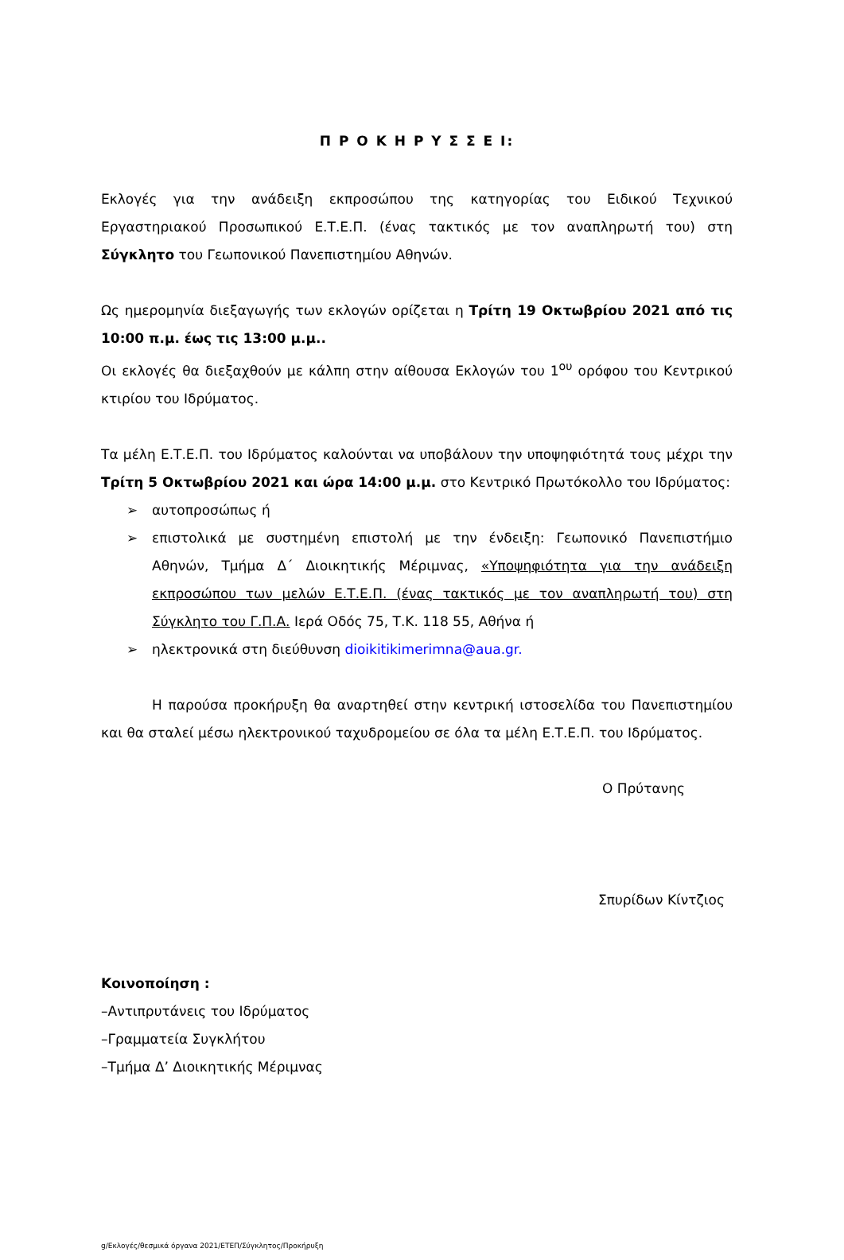Π Ρ Ο Κ Η Ρ Υ Σ Σ Ε Ι:
Εκλογές για την ανάδειξη εκπροσώπου της κατηγορίας του Ειδικού Τεχνικού Εργαστηριακού Προσωπικού Ε.Τ.Ε.Π. (ένας τακτικός με τον αναπληρωτή του) στη Σύγκλητο του Γεωπονικού Πανεπιστημίου Αθηνών.
Ως ημερομηνία διεξαγωγής των εκλογών ορίζεται η Τρίτη 19 Οκτωβρίου 2021 από τις 10:00 π.μ. έως τις 13:00 μ.μ..
Οι εκλογές θα διεξαχθούν με κάλπη στην αίθουσα Εκλογών του 1<sup>ου</sup> ορόφου του Κεντρικού κτιρίου του Ιδρύματος.
Τα μέλη Ε.Τ.Ε.Π. του Ιδρύματος καλούνται να υποβάλουν την υποψηφιότητά τους μέχρι την Τρίτη 5 Οκτωβρίου 2021 και ώρα 14:00 μ.μ. στο Κεντρικό Πρωτόκολλο του Ιδρύματος:
➢ αυτοπροσώπως ή
➢ επιστολικά με συστημένη επιστολή με την ένδειξη: Γεωπονικό Πανεπιστήμιο Αθηνών, Τμήμα Δ΄ Διοικητικής Μέριμνας, «Υποψηφιότητα για την ανάδειξη εκπροσώπου των μελών Ε.Τ.Ε.Π. (ένας τακτικός με τον αναπληρωτή του) στη Σύγκλητο του Γ.Π.Α. Ιερά Οδός 75, Τ.Κ. 118 55, Αθήνα ή
➢ ηλεκτρονικά στη διεύθυνση dioikitikimerimna@aua.gr.
Η παρούσα προκήρυξη θα αναρτηθεί στην κεντρική ιστοσελίδα του Πανεπιστημίου και θα σταλεί μέσω ηλεκτρονικού ταχυδρομείου σε όλα τα μέλη Ε.Τ.Ε.Π. του Ιδρύματος.
Ο Πρύτανης
Σπυρίδων Κίντζιος
Κοινοποίηση :
–Αντιπρυτάνεις του Ιδρύματος
–Γραμματεία Συγκλήτου
–Τμήμα Δ’ Διοικητικής Μέριμνας
g/Εκλογές/θεσμικά όργανα 2021/ΕΤΕΠ/Σύγκλητος/Προκήρυξη